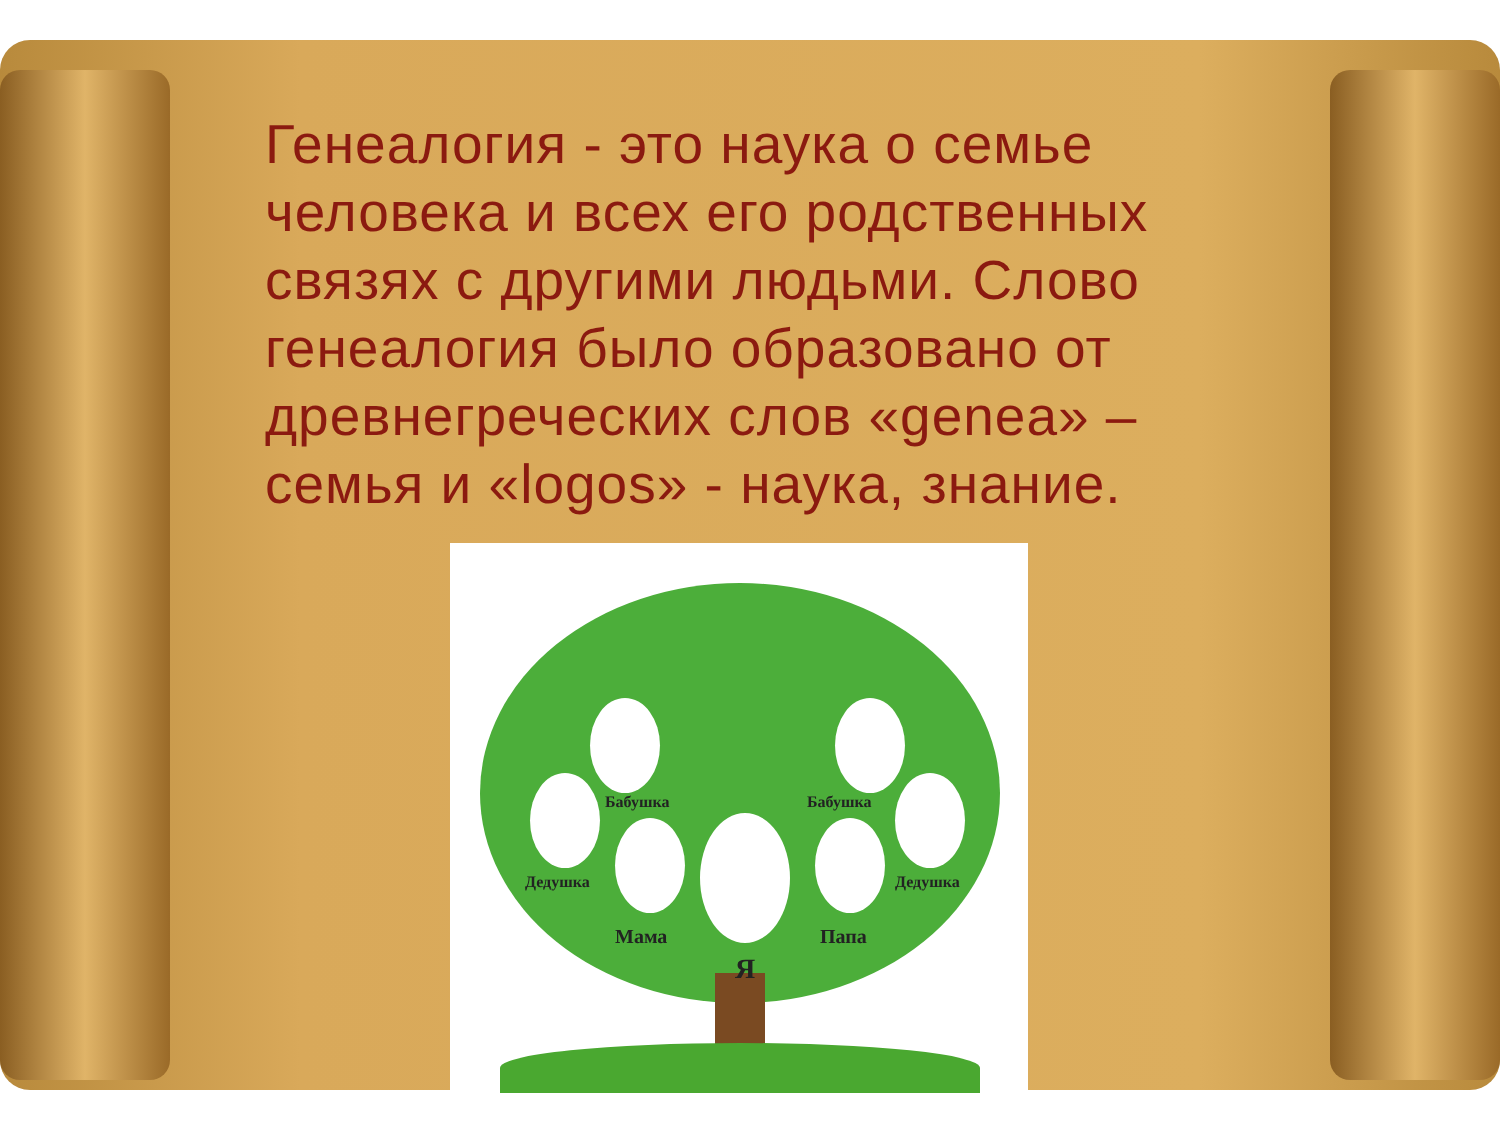Генеалогия - это наука о семье человека и всех его родственных связях с другими людьми. Слово генеалогия было образовано от древнегреческих слов «genea» – семья и «logos» - наука, знание.
Бабушка Бабушка
Дедушка Дедушка
Мама Папа
Я